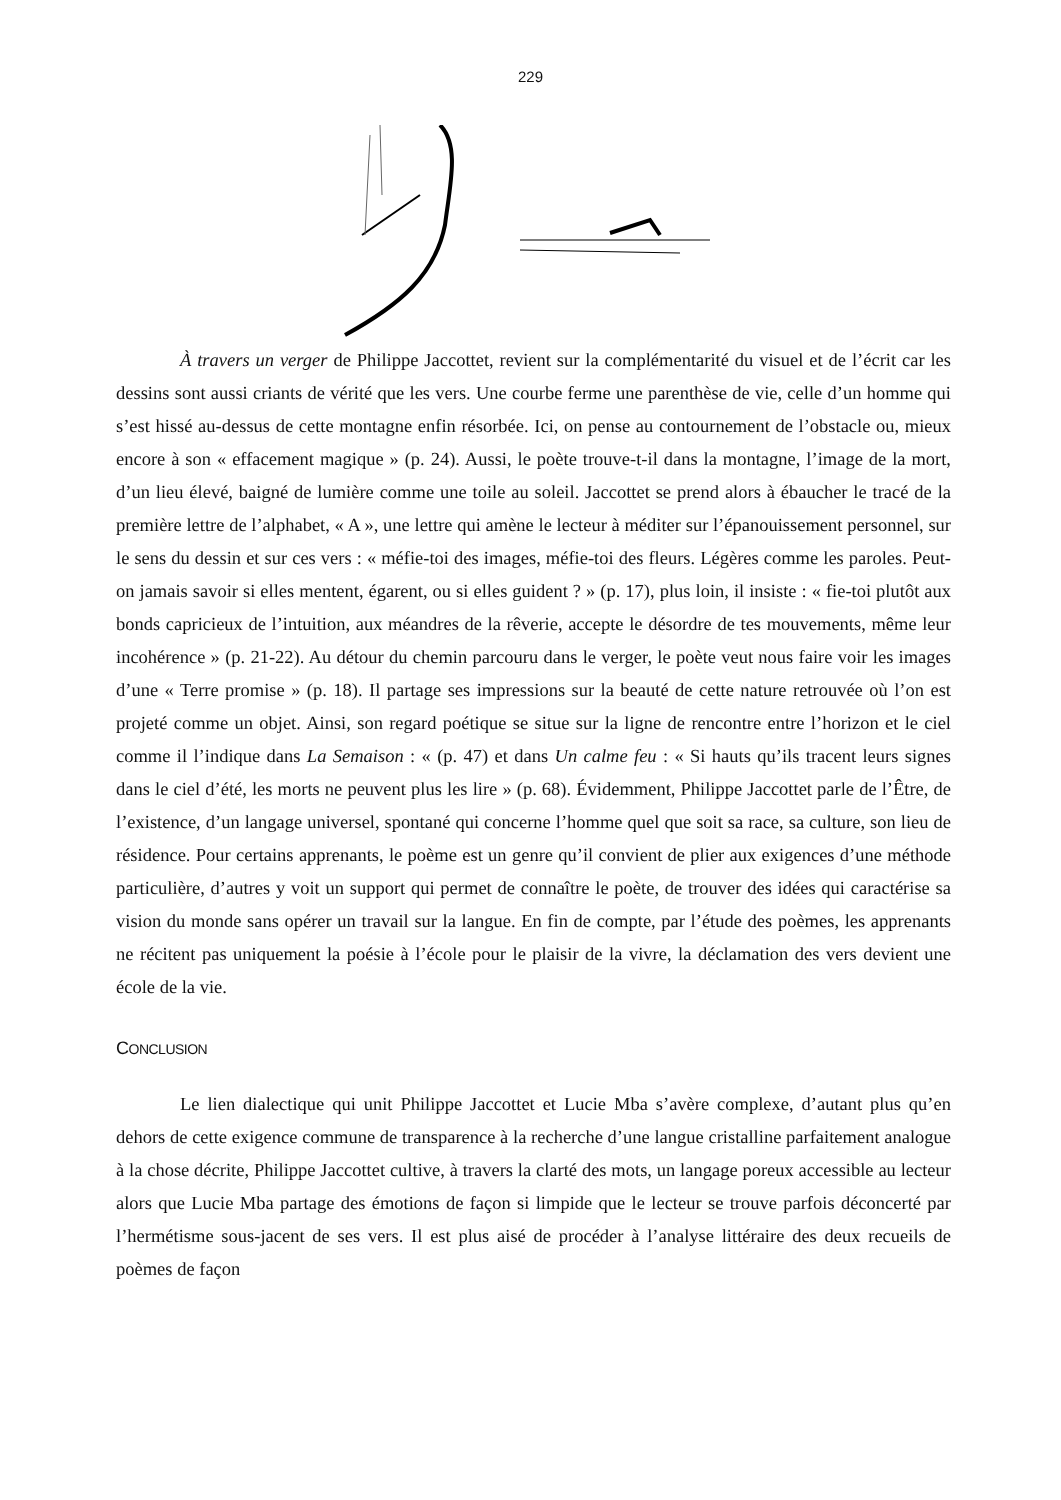229
À travers un verger de Philippe Jaccottet, revient sur la complémentarité du visuel et de l’écrit car les dessins sont aussi criants de vérité que les vers. Une courbe ferme une parenthèse de vie, celle d’un homme qui s’est hissé au-dessus de cette montagne enfin résorbée. Ici, on pense au contournement de l’obstacle ou, mieux encore à son « effacement magique » (p. 24). Aussi, le poète trouve-t-il dans la montagne, l’image de la mort, d’un lieu élevé, baigné de lumière comme une toile au soleil. Jaccottet se prend alors à ébaucher le tracé de la première lettre de l’alphabet, « A », une lettre qui amène le lecteur à méditer sur l’épanouissement personnel, sur le sens du dessin et sur ces vers : « méfie-toi des images, méfie-toi des fleurs. Légères comme les paroles. Peut-on jamais savoir si elles mentent, égarent, ou si elles guident ? » (p. 17), plus loin, il insiste : « fie-toi plutôt aux bonds capricieux de l’intuition, aux méandres de la rêverie, accepte le désordre de tes mouvements, même leur incohérence » (p. 21-22). Au détour du chemin parcouru dans le verger, le poète veut nous faire voir les images d’une « Terre promise » (p. 18). Il partage ses impressions sur la beauté de cette nature retrouvée où l’on est projeté comme un objet. Ainsi, son regard poétique se situe sur la ligne de rencontre entre l’horizon et le ciel comme il l’indique dans La Semaison : « (p. 47) et dans Un calme feu : « Si hauts qu’ils tracent leurs signes dans le ciel d’été, les morts ne peuvent plus les lire » (p. 68). Évidemment, Philippe Jaccottet parle de l’Être, de l’existence, d’un langage universel, spontané qui concerne l’homme quel que soit sa race, sa culture, son lieu de résidence. Pour certains apprenants, le poème est un genre qu’il convient de plier aux exigences d’une méthode particulière, d’autres y voit un support qui permet de connaître le poète, de trouver des idées qui caractérise sa vision du monde sans opérer un travail sur la langue. En fin de compte, par l’étude des poèmes, les apprenants ne récitent pas uniquement la poésie à l’école pour le plaisir de la vivre, la déclamation des vers devient une école de la vie.
CONCLUSION
Le lien dialectique qui unit Philippe Jaccottet et Lucie Mba s’avère complexe, d’autant plus qu’en dehors de cette exigence commune de transparence à la recherche d’une langue cristalline parfaitement analogue à la chose décrite, Philippe Jaccottet cultive, à travers la clarté des mots, un langage poreux accessible au lecteur alors que Lucie Mba partage des émotions de façon si limpide que le lecteur se trouve parfois déconcerté par l’hermétisme sous-jacent de ses vers. Il est plus aisé de procéder à l’analyse littéraire des deux recueils de poèmes de façon